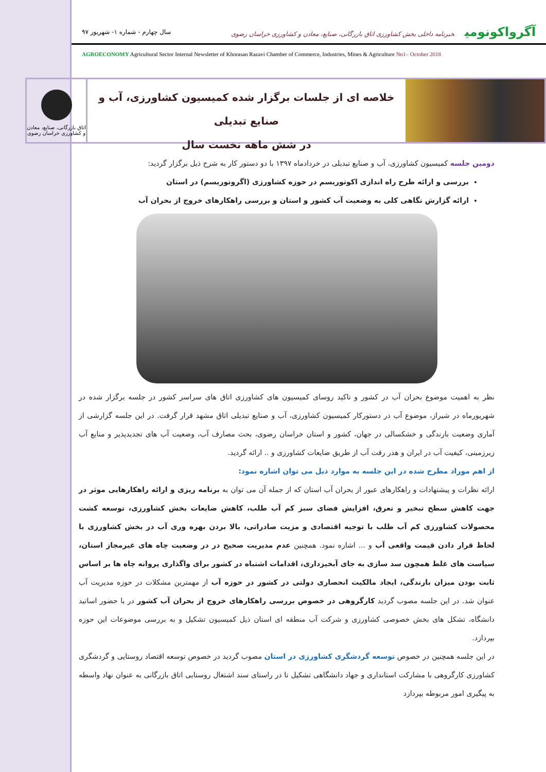آگرواکونومی خبرنامه داخلی بخش کشاورزی اتاق بازرگانی، صنایع، معادن و کشاورزی خراسان رضوی
سال چهارم - شماره ۱- شهریور ۹۷
AGROECONOMY Agricultural Sector Internal Newsletter of Khorasan Razavi Chamber of Commerce, Industries, Mines & Agriculture No1– October 2018
خلاصه ای از جلسات برگزار شده کمیسیون کشاورزی، آب و صنایع تبدیلی
در شش ماهه نخست سال
اتاق بازرگانی، صنایع، معادن و کشاورزی خراسان رضوی
دومین جلسه کمیسیون کشاورزی، آب و صنایع تبدیلی در خردادماه ۱۳۹۷ با دو دستور کار به شرح ذیل برگزار گردید:
بررسی و ارائه طرح راه اندازی اکوتوریسم در حوزه کشاورزی (اگروتوریسم) در استان
ارائه گزارش نگاهی کلی به وضعیت آب کشور و استان و بررسی راهکارهای خروج از بحران آب
نظر به اهمیت موضوع بحران آب در کشور و تاکید روسای کمیسیون های کشاورزی اتاق های سراسر کشور در جلسه برگزار شده در شهریورماه در شیراز، موضوع آب در دستورکار کمیسیون کشاورزی، آب و صنایع تبدیلی اتاق مشهد قرار گرفت. در این جلسه گزارشی از آماری وضعیت بارندگی و خشکسالی در جهان، کشور و استان خراسان رضوی، بحث مصارف آب، وضعیت آب های تجدیدپذیر و منابع آب زیرزمینی، کیفیت آب در ایران و هدر رفت آب از طریق ضایعات کشاورزی و .. ارائه گردید.
از اهم موراد مطرح شده در این جلسه به موارد ذیل می توان اشاره نمود:
ارائه نظرات و پیشنهادات و راهکارهای عبور از بحران آب استان که از جمله آن می توان به برنامه ریزی و ارائه راهکارهایی موثر در جهت کاهش سطح تبخیر و تعرق، افزایش فضای سبز کم آب طلب، کاهش ضایعات بخش کشاورزی، توسعه کشت محصولات کشاورزی کم آب طلب با توجیه اقتصادی و مزیت صادراتی، بالا بردن بهره وری آب در بخش کشاورزی با لحاظ قرار دادن قیمت واقعی آب و ... اشاره نمود. همچنین عدم مدیریت صحیح در در وضعیت چاه های غیرمجاز استان، سیاست های غلط همچون سد سازی به جای آبخیزداری، اقدامات اشتباه در کشور برای واگذاری پروانه چاه ها بر اساس ثابت بودن میزان بارندگی، ایجاد مالکیت انحصاری دولتی در کشور در حوزه آب از مهمترین مشکلات در حوزه مدیریت آب عنوان شد. در این جلسه مصوب گردید کارگروهی در خصوص بررسی راهکارهای خروج از بحران آب کشور در با حضور اساتید دانشگاه، تشکل های بخش خصوصی کشاورزی و شرکت آب منطقه ای استان ذیل کمیسیون تشکیل و به بررسی موضوعات این حوزه بپردازد.
در این جلسه همچنین در خصوص توسعه گردشگری کشاورزی در استان مصوب گردید در خصوص توسعه اقتصاد روستایی و گردشگری کشاورزی کارگروهی با مشارکت استانداری و جهاد دانشگاهی تشکیل تا در راستای سند اشتغال روستایی اتاق بازرگانی به عنوان نهاد واسطه به پیگیری امور مربوطه بپردازد